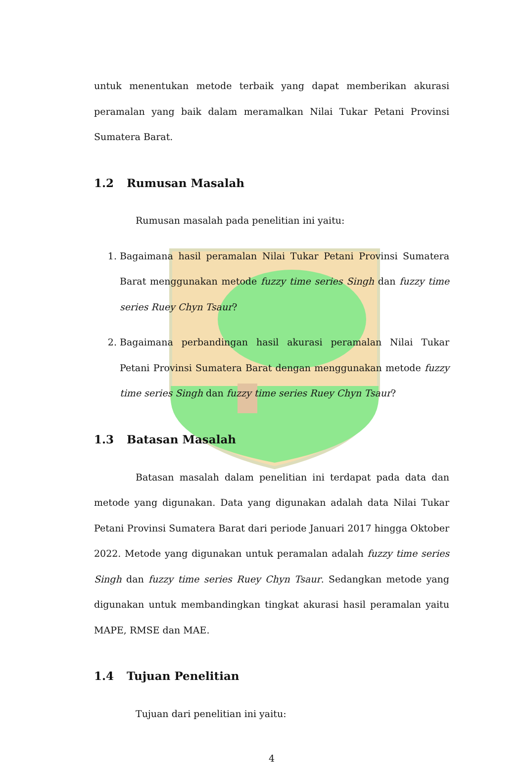untuk menentukan metode terbaik yang dapat memberikan akurasi peramalan yang baik dalam meramalkan Nilai Tukar Petani Provinsi Sumatera Barat.
1.2 Rumusan Masalah
Rumusan masalah pada penelitian ini yaitu:
1. Bagaimana hasil peramalan Nilai Tukar Petani Provinsi Sumatera Barat menggunakan metode fuzzy time series Singh dan fuzzy time series Ruey Chyn Tsaur?
2. Bagaimana perbandingan hasil akurasi peramalan Nilai Tukar Petani Provinsi Sumatera Barat dengan menggunakan metode fuzzy time series Singh dan fuzzy time series Ruey Chyn Tsaur?
1.3 Batasan Masalah
Batasan masalah dalam penelitian ini terdapat pada data dan metode yang digunakan. Data yang digunakan adalah data Nilai Tukar Petani Provinsi Sumatera Barat dari periode Januari 2017 hingga Oktober 2022. Metode yang digunakan untuk peramalan adalah fuzzy time series Singh dan fuzzy time series Ruey Chyn Tsaur. Sedangkan metode yang digunakan untuk membandingkan tingkat akurasi hasil peramalan yaitu MAPE, RMSE dan MAE.
1.4 Tujuan Penelitian
Tujuan dari penelitian ini yaitu:
4